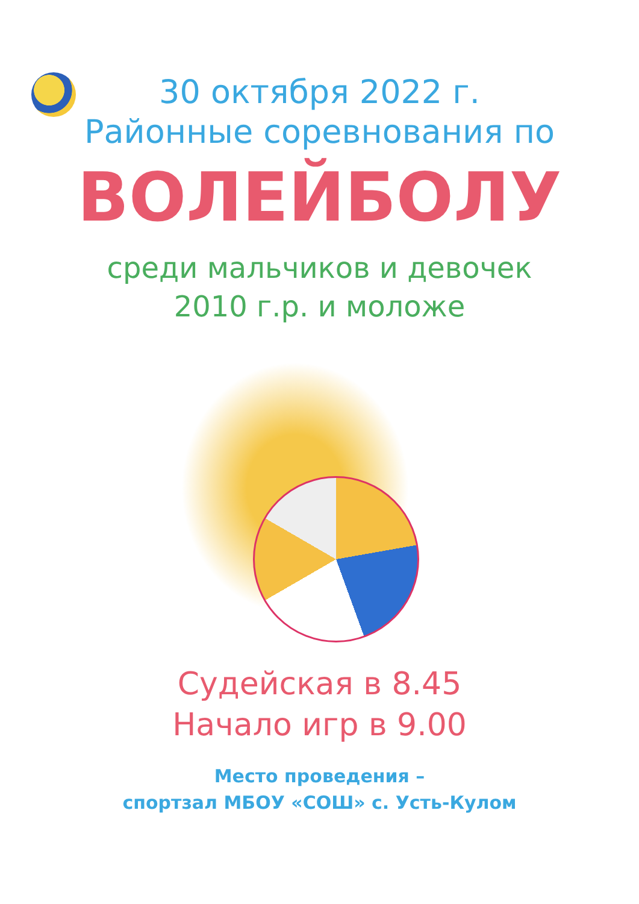30 октября 2022 г.
Районные соревнования по
ВОЛЕЙБОЛУ
среди мальчиков и девочек
2010 г.р. и моложе
Судейская в 8.45
Начало игр в 9.00
Место проведения –
спортзал МБОУ «СОШ» с. Усть-Кулом